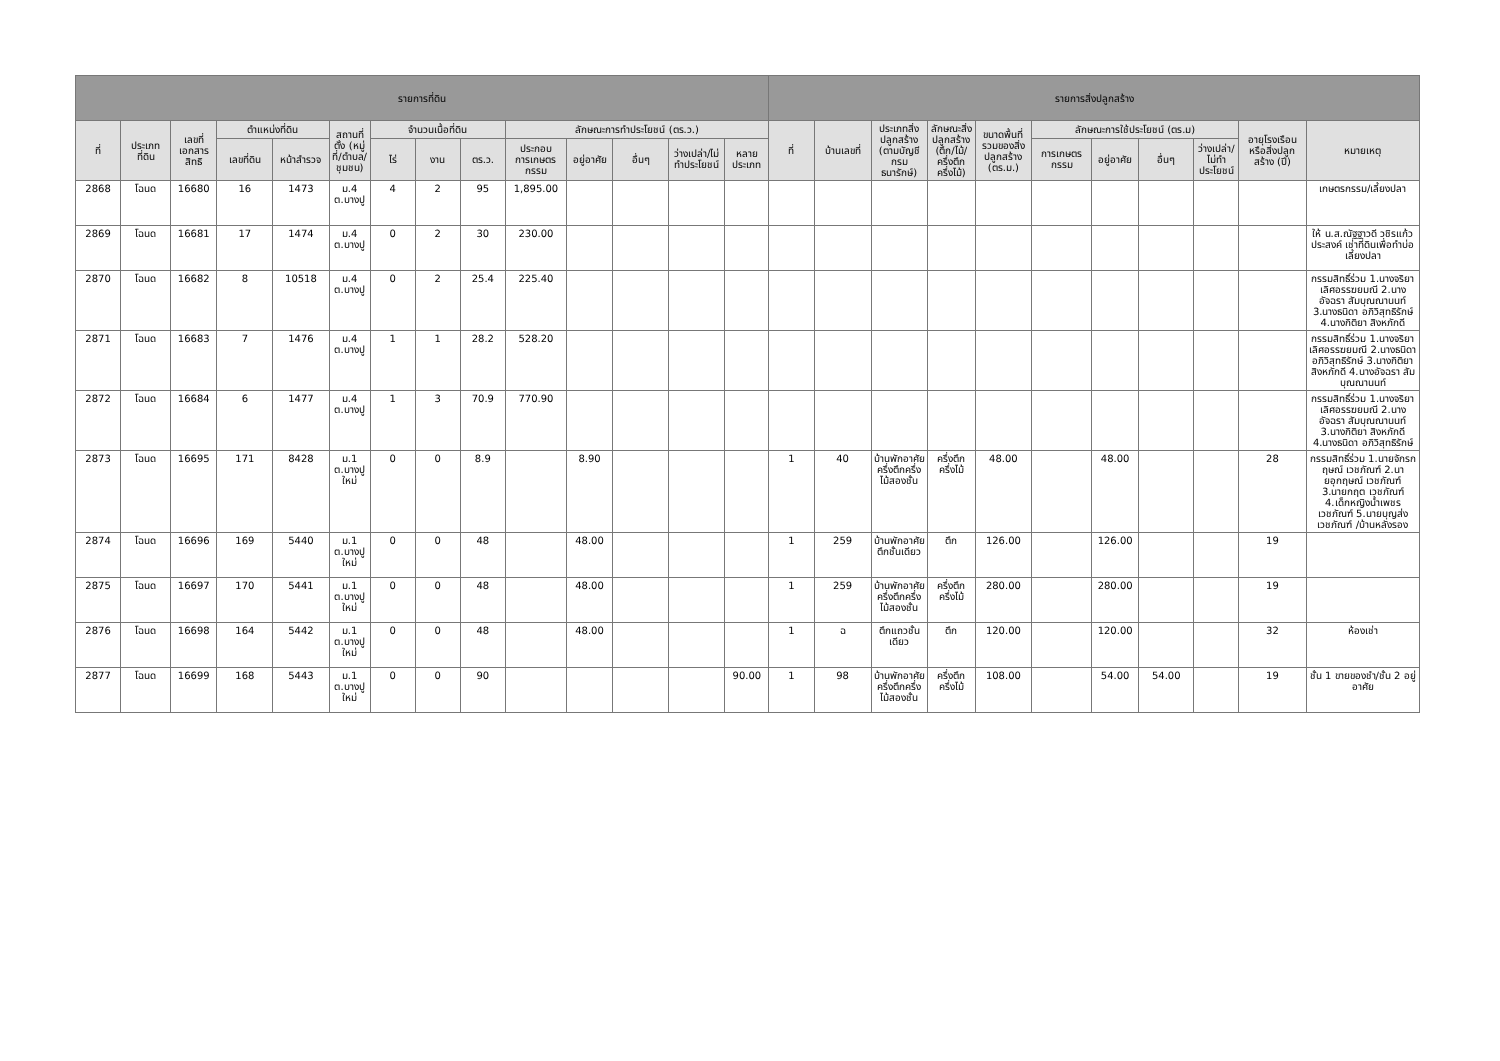| รายการที่ดิน | | | | | | | | | | | | | | รายการสิ่งปลูกสร้าง | | | | | | | | | | |
| --- | --- | --- | --- | --- | --- | --- | --- | --- | --- | --- | --- | --- | --- | --- | --- | --- | --- | --- | --- | --- | --- | --- | --- | --- |
| ที่ | ประเภทที่ดิน | เลขที่เอกสารสิทธิ | ตำแหน่งที่ดิน | | สถานที่ตั้ง (หมู่ที่/ตำบล/ชุมชน) | จำนวนเนื้อที่ดิน | | | ลักษณะการทำประโยชน์ (ตร.ว.) | | | | | ที่ | บ้านเลขที่ | ประเภทสิ่งปลูกสร้าง (ตามบัญชีกรมธนารักษ์) | ลักษณะสิ่งปลูกสร้าง (ตึก/ไม้/ครึ่งตึกครึ่งไม้) | ขนาดพื้นที่รวมของสิ่งปลูกสร้าง (ตร.ม.) | ลักษณะการใช้ประโยชน์ (ตร.ม) | | | | อายุโรงเรือนหรือสิ่งปลูกสร้าง (ปี) | หมายเหตุ |
| | | | เลขที่ดิน | หน้าสำรวจ | | ไร่ | งาน | ตร.ว. | ประกอบการเกษตรกรรม | อยู่อาศัย | อื่นๆ | ว่างเปล่า/ไม่ทำประโยชน์ | หลายประเภท | | | | | | การเกษตรกรรม | อยู่อาศัย | อื่นๆ | ว่างเปล่า/ไม่ทำประโยชน์ | | |
| 2868 | โฉนด | 16680 | 16 | 1473 | ม.4 ต.บางปู | 4 | 2 | 95 | 1,895.00 | | | | | | | | | | | | | | | เกษตรกรรม/เลี้ยงปลา |
| 2869 | โฉนด | 16681 | 17 | 1474 | ม.4 ต.บางปู | 0 | 2 | 30 | 230.00 | | | | | | | | | | | | | | | ให้ น.ส.ณัฐฐาวดี วชิรแก้วประสงค์ เช่าที่ดินเพื่อทำบ่อเลี้ยงปลา |
| 2870 | โฉนด | 16682 | 8 | 10518 | ม.4 ต.บางปู | 0 | 2 | 25.4 | 225.40 | | | | | | | | | | | | | | | กรรมสิทธิ์ร่วม 1.นางจริยา เลิศอรรฆยมณี 2.นางอัจฉรา สัมบุณณานนท์ 3.นางธนิดา อภิวิสุทธิรักษ์ 4.นางกิติยา สิงหภักดี |
| 2871 | โฉนด | 16683 | 7 | 1476 | ม.4 ต.บางปู | 1 | 1 | 28.2 | 528.20 | | | | | | | | | | | | | | | กรรมสิทธิ์ร่วม 1.นางจริยา เลิศอรรฆยมณี 2.นางธนิดา อภิวิสุทธิรักษ์ 3.นางกิติยา สิงหภักดี 4.นางอัจฉรา สัมบุณณานนท์ |
| 2872 | โฉนด | 16684 | 6 | 1477 | ม.4 ต.บางปู | 1 | 3 | 70.9 | 770.90 | | | | | | | | | | | | | | | กรรมสิทธิ์ร่วม 1.นางจริยา เลิศอรรฆยมณี 2.นางอัจฉรา สัมบุณณานนท์ 3.นางกิติยา สิงหภักดี 4.นางธนิดา อภิวิสุทธิรักษ์ |
| 2873 | โฉนด | 16695 | 171 | 8428 | ม.1 ต.บางปูใหม่ | 0 | 0 | 8.9 | | 8.90 | | | | 1 | 40 | บ้านพักอาศัยครึ่งตึกครึ่งไม้สองชั้น | ครึ่งตึกครึ่งไม้ | 48.00 | | 48.00 | | | 28 | กรรมสิทธิ์ร่วม 1.นายจักรกฤษณ์ เวชภัณฑ์ 2.นายอุกฤษณ์ เวชภัณฑ์ 3.นายกฤต เวชภัณฑ์ 4.เด็กหญิงน้ำเพชร เวชภัณฑ์ 5.นายบุญส่ง เวชภัณฑ์ /บ้านหลังรอง |
| 2874 | โฉนด | 16696 | 169 | 5440 | ม.1 ต.บางปูใหม่ | 0 | 0 | 48 | | 48.00 | | | | 1 | 259 | บ้านพักอาศัยตึกชั้นเดียว | ตึก | 126.00 | | 126.00 | | | 19 | |
| 2875 | โฉนด | 16697 | 170 | 5441 | ม.1 ต.บางปูใหม่ | 0 | 0 | 48 | | 48.00 | | | | 1 | 259 | บ้านพักอาศัยครึ่งตึกครึ่งไม้สองชั้น | ครึ่งตึกครึ่งไม้ | 280.00 | | 280.00 | | | 19 | |
| 2876 | โฉนด | 16698 | 164 | 5442 | ม.1 ต.บางปูใหม่ | 0 | 0 | 48 | | 48.00 | | | | 1 | ฉ | ตึกแถวชั้นเดียว | ตึก | 120.00 | | 120.00 | | | 32 | ห้องเช่า |
| 2877 | โฉนด | 16699 | 168 | 5443 | ม.1 ต.บางปูใหม่ | 0 | 0 | 90 | | | | | 90.00 | 1 | 98 | บ้านพักอาศัยครึ่งตึกครึ่งไม้สองชั้น | ครึ่งตึกครึ่งไม้ | 108.00 | | 54.00 | 54.00 | | 19 | ชั้น 1 ขายของชำ/ชั้น 2 อยู่อาศัย |